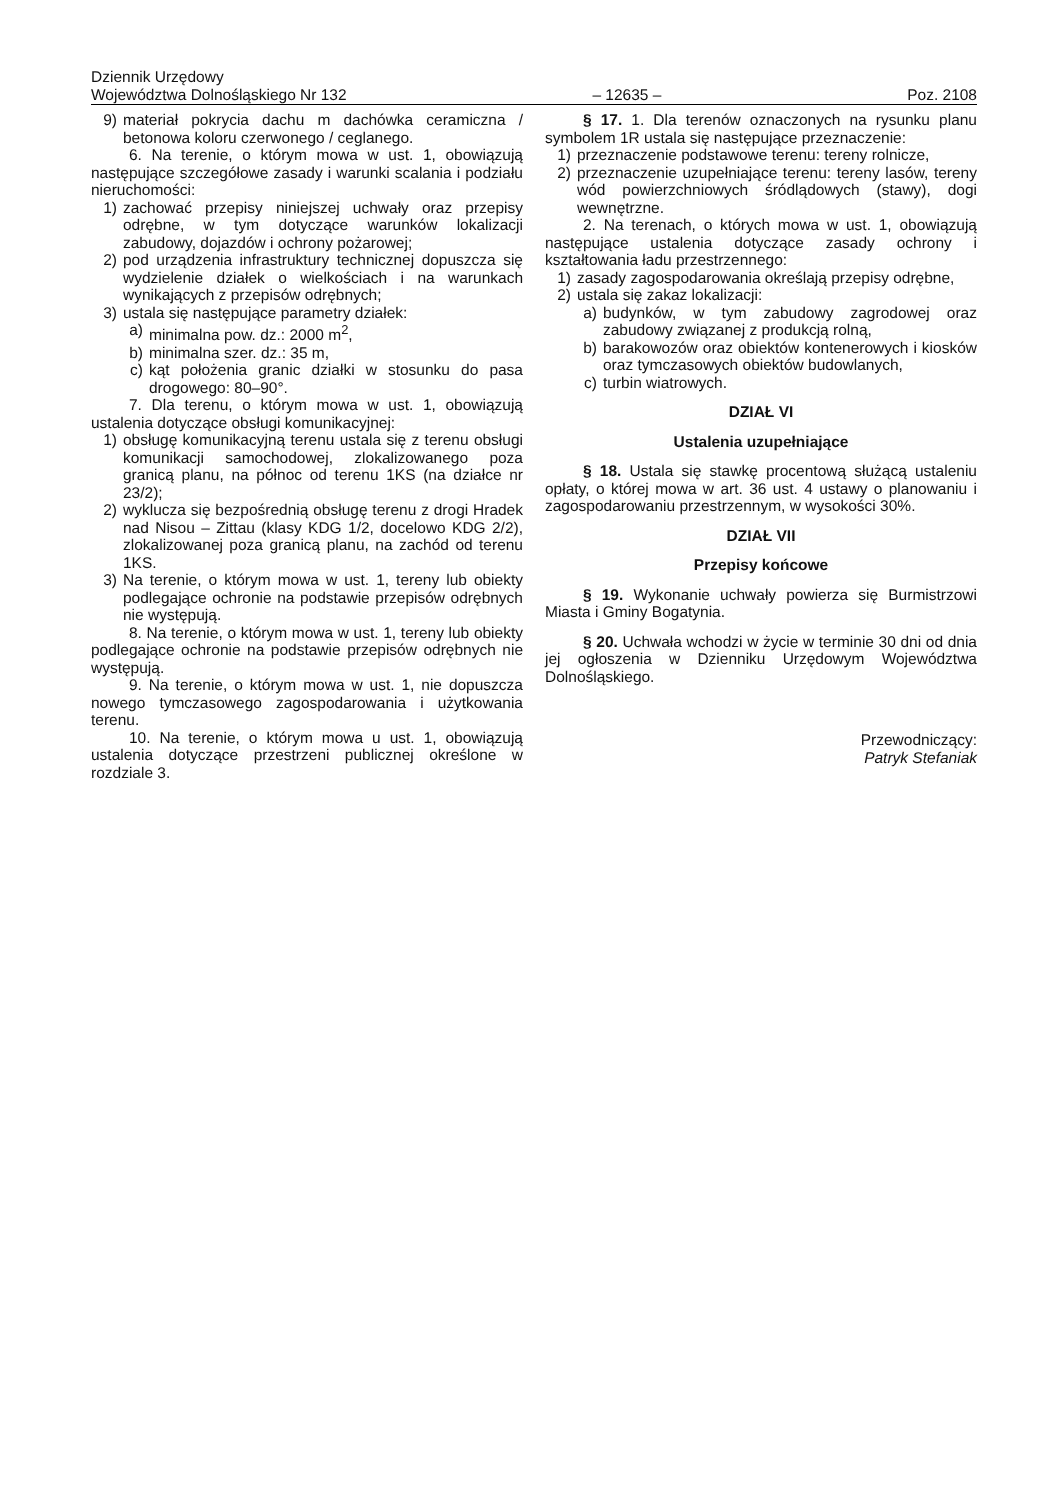Dziennik Urzędowy
Województwa Dolnośląskiego Nr 132
– 12635 –
Poz. 2108
9) materiał pokrycia dachu m dachówka ceramiczna / betonowa koloru czerwonego / ceglanego.
6. Na terenie, o którym mowa w ust. 1, obowiązują następujące szczegółowe zasady i warunki scalania i podziału nieruchomości:
1) zachować przepisy niniejszej uchwały oraz przepisy odrębne, w tym dotyczące warunków lokalizacji zabudowy, dojazdów i ochrony pożarowej;
2) pod urządzenia infrastruktury technicznej dopuszcza się wydzielenie działek o wielkościach i na warunkach wynikających z przepisów odrębnych;
3) ustala się następujące parametry działek:
a) minimalna pow. dz.: 2000 m<sup>2</sup>,
b) minimalna szer. dz.: 35 m,
c) kąt położenia granic działki w stosunku do pasa drogowego: 80–90°.
7. Dla terenu, o którym mowa w ust. 1, obowiązują ustalenia dotyczące obsługi komunikacyjnej:
1) obsługę komunikacyjną terenu ustala się z terenu obsługi komunikacji samochodowej, zlokalizowanego poza granicą planu, na północ od terenu 1KS (na działce nr 23/2);
2) wyklucza się bezpośrednią obsługę terenu z drogi Hradek nad Nisou – Zittau (klasy KDG 1/2, docelowo KDG 2/2), zlokalizowanej poza granicą planu, na zachód od terenu 1KS.
3) Na terenie, o którym mowa w ust. 1, tereny lub obiekty podlegające ochronie na podstawie przepisów odrębnych nie występują.
8. Na terenie, o którym mowa w ust. 1, tereny lub obiekty podlegające ochronie na podstawie przepisów odrębnych nie występują.
9. Na terenie, o którym mowa w ust. 1, nie dopuszcza nowego tymczasowego zagospodarowania i użytkowania terenu.
10. Na terenie, o którym mowa u ust. 1, obowiązują ustalenia dotyczące przestrzeni publicznej określone w rozdziale 3.
§ 17. 1. Dla terenów oznaczonych na rysunku planu symbolem 1R ustala się następujące przeznaczenie:
1) przeznaczenie podstawowe terenu: tereny rolnicze,
2) przeznaczenie uzupełniające terenu: tereny lasów, tereny wód powierzchniowych śródlądowych (stawy), dogi wewnętrzne.
2. Na terenach, o których mowa w ust. 1, obowiązują następujące ustalenia dotyczące zasady ochrony i kształtowania ładu przestrzennego:
1) zasady zagospodarowania określają przepisy odrębne,
2) ustala się zakaz lokalizacji:
a) budynków, w tym zabudowy zagrodowej oraz zabudowy związanej z produkcją rolną,
b) barakowozów oraz obiektów kontenerowych i kiosków oraz tymczasowych obiektów budowlanych,
c) turbin wiatrowych.
DZIAŁ VI
Ustalenia uzupełniające
§ 18. Ustala się stawkę procentową służącą ustaleniu opłaty, o której mowa w art. 36 ust. 4 ustawy o planowaniu i zagospodarowaniu przestrzennym, w wysokości 30%.
DZIAŁ VII
Przepisy końcowe
§ 19. Wykonanie uchwały powierza się Burmistrzowi Miasta i Gminy Bogatynia.
§ 20. Uchwała wchodzi w życie w terminie 30 dni od dnia jej ogłoszenia w Dzienniku Urzędowym Województwa Dolnośląskiego.
Przewodniczący:
Patryk Stefaniak